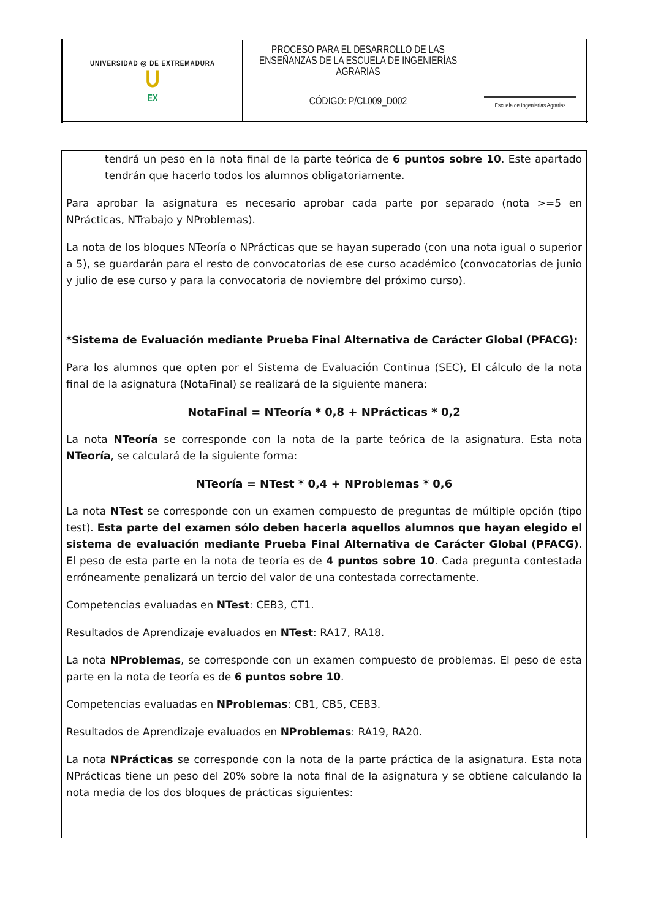| UNIVERSIDAD ◎ DE EXTREMADURA U EX | PROCESO PARA EL DESARROLLO DE LAS ENSEÑANZAS DE LA ESCUELA DE INGENIERÍAS AGRARIAS | Escuela de Ingenierías Agrarias |
| | CÓDIGO: P/CL009_D002 | |
tendrá un peso en la nota final de la parte teórica de 6 puntos sobre 10. Este apartado tendrán que hacerlo todos los alumnos obligatoriamente.
Para aprobar la asignatura es necesario aprobar cada parte por separado (nota >=5 en NPrácticas, NTrabajo y NProblemas).
La nota de los bloques NTeoría o NPrácticas que se hayan superado (con una nota igual o superior a 5), se guardarán para el resto de convocatorias de ese curso académico (convocatorias de junio y julio de ese curso y para la convocatoria de noviembre del próximo curso).
*Sistema de Evaluación mediante Prueba Final Alternativa de Carácter Global (PFACG):
Para los alumnos que opten por el Sistema de Evaluación Continua (SEC), El cálculo de la nota final de la asignatura (NotaFinal) se realizará de la siguiente manera:
NotaFinal = NTeoría * 0,8 + NPrácticas * 0,2
La nota NTeoría se corresponde con la nota de la parte teórica de la asignatura. Esta nota NTeoría, se calculará de la siguiente forma:
NTeoría = NTest * 0,4 + NProblemas * 0,6
La nota NTest se corresponde con un examen compuesto de preguntas de múltiple opción (tipo test). Esta parte del examen sólo deben hacerla aquellos alumnos que hayan elegido el sistema de evaluación mediante Prueba Final Alternativa de Carácter Global (PFACG). El peso de esta parte en la nota de teoría es de 4 puntos sobre 10. Cada pregunta contestada erróneamente penalizará un tercio del valor de una contestada correctamente.
Competencias evaluadas en NTest: CEB3, CT1.
Resultados de Aprendizaje evaluados en NTest: RA17, RA18.
La nota NProblemas, se corresponde con un examen compuesto de problemas. El peso de esta parte en la nota de teoría es de 6 puntos sobre 10.
Competencias evaluadas en NProblemas: CB1, CB5, CEB3.
Resultados de Aprendizaje evaluados en NProblemas: RA19, RA20.
La nota NPrácticas se corresponde con la nota de la parte práctica de la asignatura. Esta nota NPrácticas tiene un peso del 20% sobre la nota final de la asignatura y se obtiene calculando la nota media de los dos bloques de prácticas siguientes: